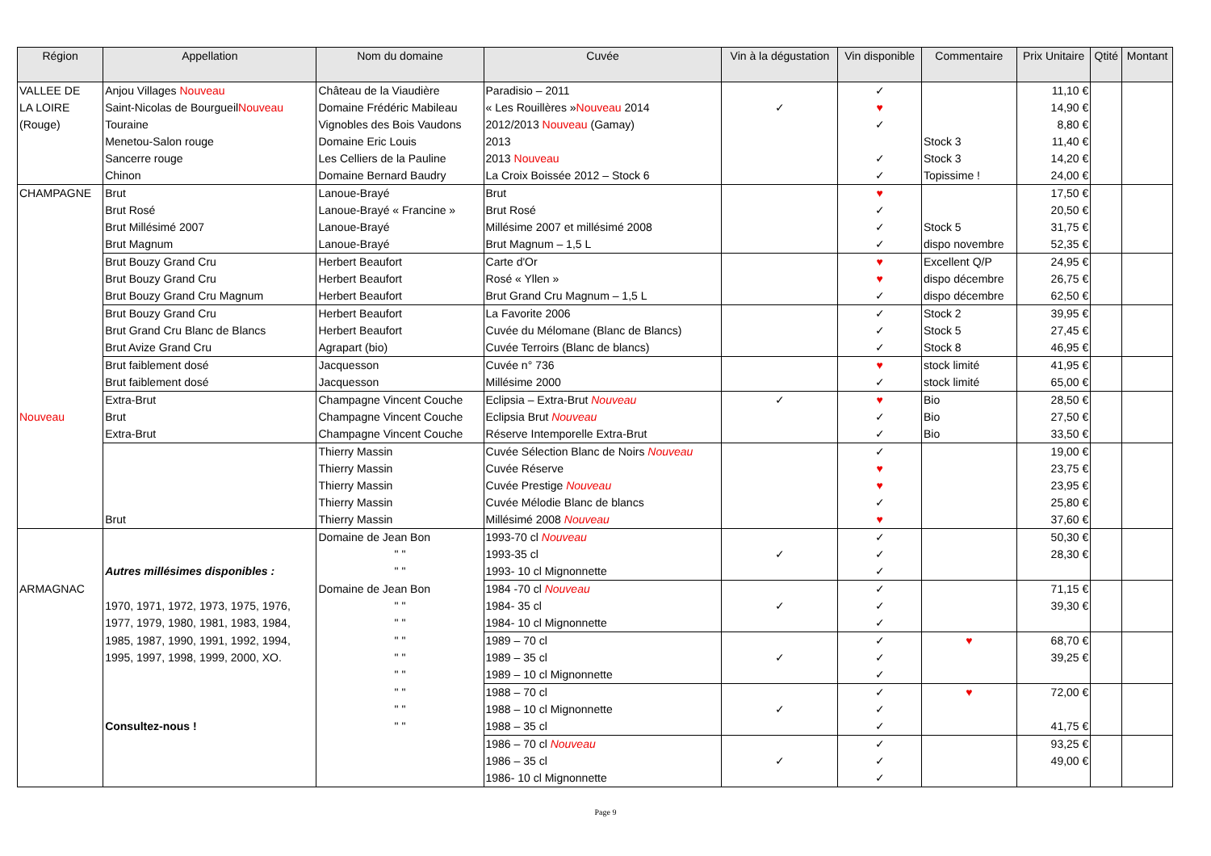| Région | Appellation | Nom du domaine | Cuvée | Vin à la dégustation | Vin disponible | Commentaire | Prix Unitaire | Qtité | Montant |
| --- | --- | --- | --- | --- | --- | --- | --- | --- | --- |
| VALLEE DE | Anjou Villages Nouveau | Château de la Viaudière | Paradisio – 2011 | | ✓ | | 11,10 € | | |
| LA LOIRE | Saint-Nicolas de Bourgueil Nouveau | Domaine Frédéric Mabileau | « Les Rouillères » Nouveau 2014 | ✓ | ♥ | | 14,90 € | | |
| (Rouge) | Touraine | Vignobles des Bois Vaudons | 2012/2013 Nouveau (Gamay) | | ✓ | | 8,80 € | | |
| | Menetou-Salon rouge | Domaine Eric Louis | 2013 | | | Stock 3 | 11,40 € | | |
| | Sancerre rouge | Les Celliers de la Pauline | 2013 Nouveau | | ✓ | Stock 3 | 14,20 € | | |
| | Chinon | Domaine Bernard Baudry | La Croix Boissée 2012 – Stock 6 | | ✓ | Topissime ! | 24,00 € | | |
| CHAMPAGNE | Brut | Lanoue-Brayé | Brut | | ♥ | | 17,50 € | | |
| | Brut Rosé | Lanoue-Brayé « Francine » | Brut Rosé | | ✓ | | 20,50 € | | |
| | Brut Millésimé 2007 | Lanoue-Brayé | Millésime 2007 et millésimé 2008 | | ✓ | Stock 5 | 31,75 € | | |
| | Brut Magnum | Lanoue-Brayé | Brut Magnum – 1,5 L | | ✓ | dispo novembre | 52,35 € | | |
| | Brut Bouzy Grand Cru | Herbert Beaufort | Carte d'Or | | ♥ | Excellent Q/P | 24,95 € | | |
| | Brut Bouzy Grand Cru | Herbert Beaufort | Rosé « Yllen » | | ♥ | dispo décembre | 26,75 € | | |
| | Brut Bouzy Grand Cru Magnum | Herbert Beaufort | Brut Grand Cru Magnum – 1,5 L | | ✓ | dispo décembre | 62,50 € | | |
| | Brut Bouzy Grand Cru | Herbert Beaufort | La Favorite 2006 | | ✓ | Stock 2 | 39,95 € | | |
| | Brut Grand Cru Blanc de Blancs | Herbert Beaufort | Cuvée du Mélomane (Blanc de Blancs) | | ✓ | Stock 5 | 27,45 € | | |
| | Brut Avize Grand Cru | Agrapart (bio) | Cuvée Terroirs (Blanc de blancs) | | ✓ | Stock 8 | 46,95 € | | |
| | Brut faiblement dosé | Jacquesson | Cuvée n° 736 | | ♥ | stock limité | 41,95 € | | |
| | Brut faiblement dosé | Jacquesson | Millésime 2000 | | ✓ | stock limité | 65,00 € | | |
| | Extra-Brut | Champagne Vincent Couche | Eclipsia – Extra-Brut Nouveau | ✓ | ♥ | Bio | 28,50 € | | |
| Nouveau | Brut | Champagne Vincent Couche | Eclipsia Brut Nouveau | | ✓ | Bio | 27,50 € | | |
| | Extra-Brut | Champagne Vincent Couche | Réserve Intemporelle Extra-Brut | | ✓ | Bio | 33,50 € | | |
| | | Thierry Massin | Cuvée Sélection Blanc de Noirs Nouveau | | ✓ | | 19,00 € | | |
| | | Thierry Massin | Cuvée Réserve | | ♥ | | 23,75 € | | |
| | | Thierry Massin | Cuvée Prestige Nouveau | | ♥ | | 23,95 € | | |
| | | Thierry Massin | Cuvée Mélodie Blanc de blancs | | ✓ | | 25,80 € | | |
| | Brut | Thierry Massin | Millésimé 2008 Nouveau | | ♥ | | 37,60 € | | |
| | | Domaine de Jean Bon | 1993-70 cl Nouveau | | ✓ | | 50,30 € | | |
| | | " " | 1993-35 cl | ✓ | ✓ | | 28,30 € | | |
| | Autres millésimes disponibles : | " " | 1993- 10 cl Mignonnette | | ✓ | | | | |
| ARMAGNAC | | Domaine de Jean Bon | 1984 -70 cl Nouveau | | ✓ | | 71,15 € | | |
| | 1970, 1971, 1972, 1973, 1975, 1976, | " " | 1984- 35 cl | ✓ | ✓ | | 39,30 € | | |
| | 1977, 1979, 1980, 1981, 1983, 1984, | " " | 1984- 10 cl Mignonnette | | ✓ | | | | |
| | 1985, 1987, 1990, 1991, 1992, 1994, | " " | 1989 – 70 cl | | ✓ | ♥ | 68,70 € | | |
| | 1995, 1997, 1998, 1999, 2000, XO. | " " | 1989 – 35 cl | ✓ | ✓ | | 39,25 € | | |
| | | " " | 1989 – 10 cl Mignonnette | | ✓ | | | | |
| | | " " | 1988 – 70 cl | | ✓ | ♥ | 72,00 € | | |
| | | " " | 1988 – 10 cl Mignonnette | ✓ | ✓ | | | | |
| | Consultez-nous ! | " " | 1988 – 35 cl | | ✓ | | 41,75 € | | |
| | | | 1986 – 70 cl Nouveau | | ✓ | | 93,25 € | | |
| | | | 1986 – 35 cl | ✓ | ✓ | | 49,00 € | | |
| | | | 1986- 10 cl Mignonnette | | ✓ | | | | |
Page 9